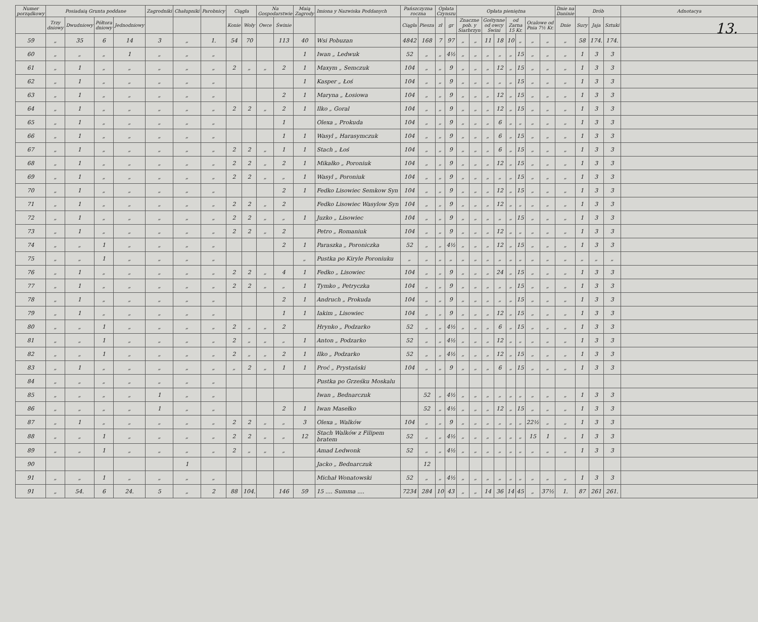13.
| Numer porządkowy | Posiadaią Grunta poddane | | | | Zagrodniki | Chałupniki | Parobnicy | Ciągła | | Na Gospodarstwie | | Maią Zagrody | Imiona y Nazwiska Poddanych | Pańszczyzna roczna | | Opłata Czynszu | | Opłata pieniężna | | | | | | | | Dnie na Daninie | Drób | | | Adnotacya |
| --- | --- | --- | --- | --- | --- | --- | --- | --- | --- | --- | --- | --- | --- | --- | --- | --- | --- | --- | --- | --- | --- | --- | --- | --- | --- | --- | --- | --- | --- | --- |
| | Trzy dniowy | Dwudniowy | Półtora dniowy | Jednodniowy | | | | Konie | Woły | Owce | Świnie | | | Ciągła | Piesza | zł | gr | Znaczne pob. y Siarbrzyn | | Gośtynne od owcy Świni | | od Zarna 15 Kr. | | Ocalowe od Pnia 7½ Kr. | | Dnie | Sury | Jaja | Sztuki | |
| 59 | „ | 35 | 6 | 14 | 3 | „ | 1. | 54 | 70 | | 113 | 40 | Wsi Pobuzan | 4842 | 168 | 7 | 97 | „ | „ | 11 | 18 | 10 | „ | „ | „ | „ | 58 | 174. | 174. | |
| 60 | „ | „ | „ | 1 | „ | „ | „ | | | | | 1 | Iwan „ Ledwuk | 52 | „ | „ | 4½ | „ | „ | „ | „ | „ | 15 | „ | „ | „ | 1 | 3 | 3 | |
| 61 | „ | 1 | „ | „ | „ | „ | „ | 2 | „ | „ | 2 | 1 | Maxym „ Semczuk | 104 | „ | „ | 9 | „ | „ | „ | 12 | „ | 15 | „ | „ | „ | 1 | 3 | 3 | |
| 62 | „ | 1 | „ | „ | „ | „ | „ | | | | | 1 | Kasper „ Łoś | 104 | „ | „ | 9 | „ | „ | „ | „ | „ | 15 | „ | „ | „ | 1 | 3 | 3 | |
| 63 | „ | 1 | „ | „ | „ | „ | „ | | | | 2 | 1 | Maryna „ Łosiowa | 104 | „ | „ | 9 | „ | „ | „ | 12 | „ | 15 | „ | „ | „ | 1 | 3 | 3 | |
| 64 | „ | 1 | „ | „ | „ | „ | „ | 2 | 2 | „ | 2 | 1 | Ilko „ Goral | 104 | „ | „ | 9 | „ | „ | „ | 12 | „ | 15 | „ | „ | „ | 1 | 3 | 3 | |
| 65 | „ | 1 | „ | „ | „ | „ | „ | | | | 1 | | Olexa „ Prokuda | 104 | „ | „ | 9 | „ | „ | „ | 6 | „ | „ | „ | „ | „ | 1 | 3 | 3 | |
| 66 | „ | 1 | „ | „ | „ | „ | „ | | | | 1 | 1 | Wasyl „ Harasymczuk | 104 | „ | „ | 9 | „ | „ | „ | 6 | „ | 15 | „ | „ | „ | 1 | 3 | 3 | |
| 67 | „ | 1 | „ | „ | „ | „ | „ | 2 | 2 | „ | 1 | 1 | Stach „ Łoś | 104 | „ | „ | 9 | „ | „ | „ | 6 | „ | 15 | „ | „ | „ | 1 | 3 | 3 | |
| 68 | „ | 1 | „ | „ | „ | „ | „ | 2 | 2 | „ | 2 | 1 | Mikałko „ Poroniuk | 104 | „ | „ | 9 | „ | „ | „ | 12 | „ | 15 | „ | „ | „ | 1 | 3 | 3 | |
| 69 | „ | 1 | „ | „ | „ | „ | „ | 2 | 2 | „ | „ | 1 | Wasyl „ Poroniuk | 104 | „ | „ | 9 | „ | „ | „ | „ | „ | 15 | „ | „ | „ | 1 | 3 | 3 | |
| 70 | „ | 1 | „ | „ | „ | „ | „ | | | | 2 | 1 | Fedko Lisowiec Semkow Syn | 104 | „ | „ | 9 | „ | „ | „ | 12 | „ | 15 | „ | „ | „ | 1 | 3 | 3 | |
| 71 | „ | 1 | „ | „ | „ | „ | „ | 2 | 2 | „ | 2 | | Fedko Lisowiec Wasylow Syn | 104 | „ | „ | 9 | „ | „ | „ | 12 | „ | „ | „ | „ | „ | 1 | 3 | 3 | |
| 72 | „ | 1 | „ | „ | „ | „ | „ | 2 | 2 | „ | „ | 1 | Juzko „ Lisowiec | 104 | „ | „ | 9 | „ | „ | „ | „ | „ | 15 | „ | „ | „ | 1 | 3 | 3 | |
| 73 | „ | 1 | „ | „ | „ | „ | „ | 2 | 2 | „ | 2 | | Petro „ Romaniuk | 104 | „ | „ | 9 | „ | „ | „ | 12 | „ | „ | „ | „ | „ | 1 | 3 | 3 | |
| 74 | „ | „ | 1 | „ | „ | „ | „ | | | | 2 | 1 | Paraszka „ Poroniczka | 52 | „ | „ | 4½ | „ | „ | „ | 12 | „ | 15 | „ | „ | „ | 1 | 3 | 3 | |
| 75 | „ | „ | 1 | „ | „ | „ | „ | | | | | „ | Pustka po Kiryle Poroniuku | „ | „ | „ | „ | „ | „ | „ | „ | „ | „ | „ | „ | „ | „ | „ | „ | |
| 76 | „ | 1 | „ | „ | „ | „ | „ | 2 | 2 | „ | 4 | 1 | Fedko „ Lisowiec | 104 | „ | „ | 9 | „ | „ | „ | 24 | „ | 15 | „ | „ | „ | 1 | 3 | 3 | |
| 77 | „ | 1 | „ | „ | „ | „ | „ | 2 | 2 | „ | „ | 1 | Tymko „ Petryczka | 104 | „ | „ | 9 | „ | „ | „ | „ | „ | 15 | „ | „ | „ | 1 | 3 | 3 | |
| 78 | „ | 1 | „ | „ | „ | „ | „ | | | | 2 | 1 | Andruch „ Prokuda | 104 | „ | „ | 9 | „ | „ | „ | „ | „ | 15 | „ | „ | „ | 1 | 3 | 3 | |
| 79 | „ | 1 | „ | „ | „ | „ | „ | | | | 1 | 1 | Iakim „ Lisowiec | 104 | „ | „ | 9 | „ | „ | „ | 12 | „ | 15 | „ | „ | „ | 1 | 3 | 3 | |
| 80 | „ | „ | 1 | „ | „ | „ | „ | 2 | „ | „ | 2 | | Hrynko „ Podzarko | 52 | „ | „ | 4½ | „ | „ | „ | 6 | „ | 15 | „ | „ | „ | 1 | 3 | 3 | |
| 81 | „ | „ | 1 | „ | „ | „ | „ | 2 | „ | „ | „ | 1 | Anton „ Podzarko | 52 | „ | „ | 4½ | „ | „ | „ | 12 | „ | „ | „ | „ | „ | 1 | 3 | 3 | |
| 82 | „ | „ | 1 | „ | „ | „ | „ | 2 | „ | „ | 2 | 1 | Ilko „ Podzarko | 52 | „ | „ | 4½ | „ | „ | „ | 12 | „ | 15 | „ | „ | „ | 1 | 3 | 3 | |
| 83 | „ | 1 | „ | „ | „ | „ | „ | „ | 2 | „ | 1 | 1 | Proć „ Prystański | 104 | „ | „ | 9 | „ | „ | „ | 6 | „ | 15 | „ | „ | „ | 1 | 3 | 3 | |
| 84 | „ | „ | „ | „ | „ | „ | „ | | | | | | Pustka po Grześku Moskalu | | | | | | | | | | | | | | | | | |
| 85 | „ | „ | „ | „ | 1 | „ | „ | | | | | | Iwan „ Bednarczuk | | 52 | „ | 4½ | „ | „ | „ | „ | „ | „ | „ | „ | „ | 1 | 3 | 3 | |
| 86 | „ | „ | „ | „ | 1 | „ | „ | | | | 2 | 1 | Iwan Masełko | | 52 | „ | 4½ | „ | „ | „ | 12 | „ | 15 | „ | „ | „ | 1 | 3 | 3 | |
| 87 | „ | 1 | „ | „ | „ | „ | „ | 2 | 2 | „ | „ | 3 | Olexa „ Walków | 104 | „ | „ | 9 | „ | „ | „ | „ | „ | „ | 22½ | „ | „ | 1 | 3 | 3 | |
| 88 | „ | „ | 1 | „ | „ | „ | „ | 2 | 2 | „ | „ | 12 | Stach Walków z Filipem bratem | 52 | „ | „ | 4½ | „ | „ | „ | „ | „ | „ | 15 | 1 | „ | 1 | 3 | 3 | |
| 89 | „ | „ | 1 | „ | „ | „ | „ | 2 | „ | „ | „ | | Amad Ledwonk | 52 | „ | „ | 4½ | „ | „ | „ | „ | „ | „ | „ | „ | „ | 1 | 3 | 3 | |
| 90 | | | | | | 1 | | | | | | | Jacko „ Bednarczuk | | 12 | | | | | | | | | | | | | | | |
| 91 | „ | „ | 1 | „ | „ | „ | „ | | | | | | Michał Wonatowski | 52 | „ | „ | 4½ | „ | „ | „ | „ | „ | „ | „ | „ | „ | 1 | 3 | 3 | |
| 91 | „ | 54. | 6 | 24. | 5 | „ | 2 | 88 | 104. | | 146 | 59 | 15 .... Summa .... | 7234 | 284 | 10 | 43 | „ | „ | 14 | 36 | 14 | 45 | „ | 37½ | 1. | 87 | 261 | 261. | |